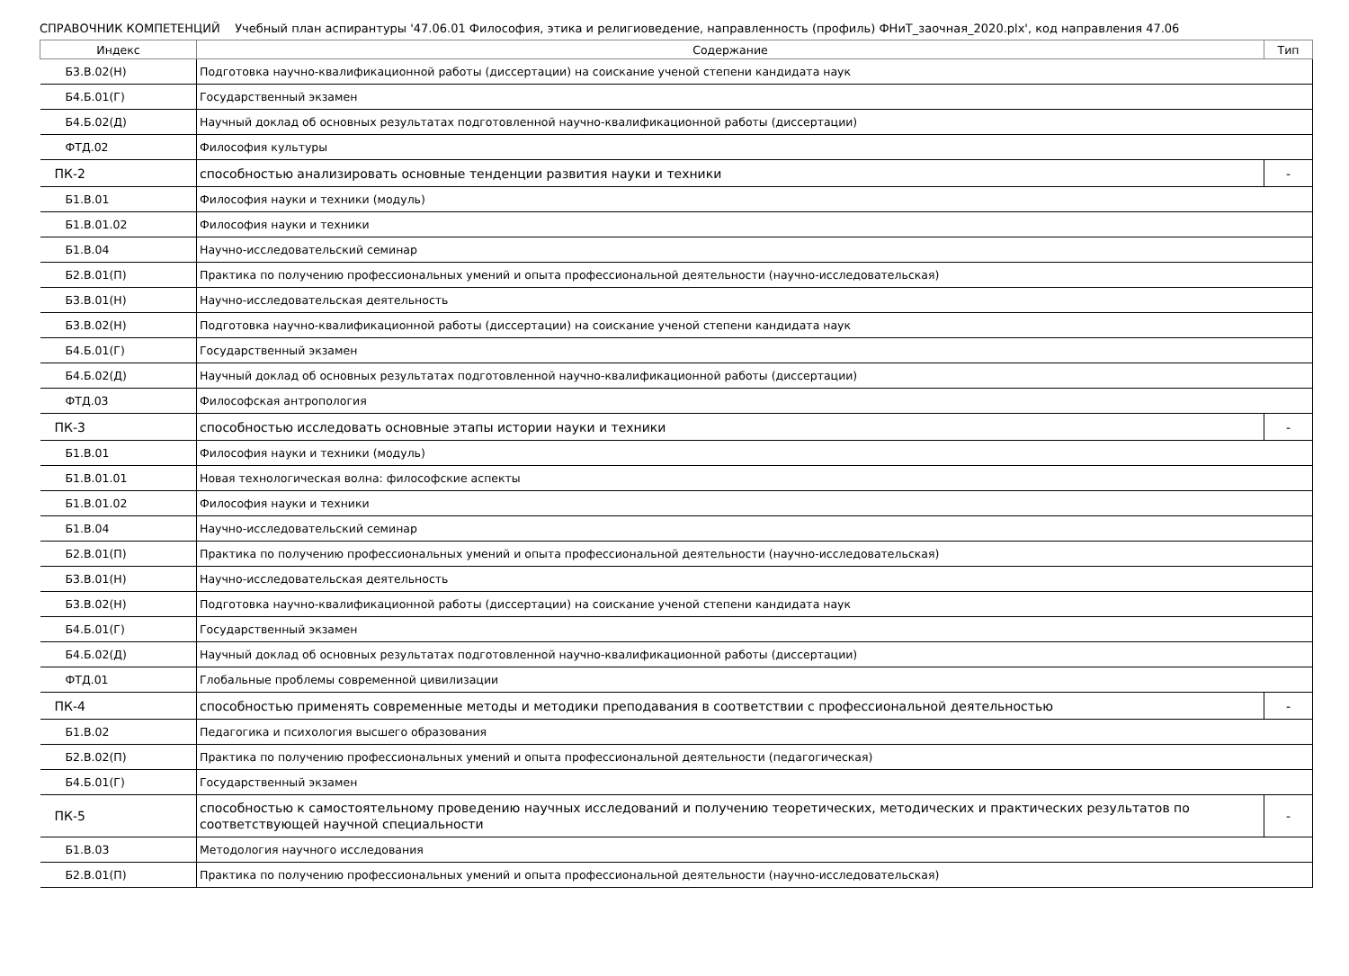СПРАВОЧНИК КОМПЕТЕНЦИЙ Учебный план аспирантуры '47.06.01 Философия, этика и религиоведение, направленность (профиль) ФНиТ_заочная_2020.plx', код направления 47.06
| Индекс | Содержание | Тип |
| --- | --- | --- |
| Б3.В.02(Н) | Подготовка научно-квалификационной работы (диссертации) на соискание ученой степени кандидата наук | |
| Б4.Б.01(Г) | Государственный экзамен | |
| Б4.Б.02(Д) | Научный доклад об основных результатах подготовленной научно-квалификационной работы (диссертации) | |
| ФТД.02 | Философия культуры | |
| ПК-2 | способностью анализировать основные тенденции развития науки и техники | - |
| Б1.В.01 | Философия науки и техники (модуль) | |
| Б1.В.01.02 | Философия науки и техники | |
| Б1.В.04 | Научно-исследовательский семинар | |
| Б2.В.01(П) | Практика по получению профессиональных умений и опыта профессиональной деятельности (научно-исследовательская) | |
| Б3.В.01(Н) | Научно-исследовательская деятельность | |
| Б3.В.02(Н) | Подготовка научно-квалификационной работы (диссертации) на соискание ученой степени кандидата наук | |
| Б4.Б.01(Г) | Государственный экзамен | |
| Б4.Б.02(Д) | Научный доклад об основных результатах подготовленной научно-квалификационной работы (диссертации) | |
| ФТД.03 | Философская антропология | |
| ПК-3 | способностью исследовать основные этапы истории науки и техники | - |
| Б1.В.01 | Философия науки и техники (модуль) | |
| Б1.В.01.01 | Новая технологическая волна: философские аспекты | |
| Б1.В.01.02 | Философия науки и техники | |
| Б1.В.04 | Научно-исследовательский семинар | |
| Б2.В.01(П) | Практика по получению профессиональных умений и опыта профессиональной деятельности (научно-исследовательская) | |
| Б3.В.01(Н) | Научно-исследовательская деятельность | |
| Б3.В.02(Н) | Подготовка научно-квалификационной работы (диссертации) на соискание ученой степени кандидата наук | |
| Б4.Б.01(Г) | Государственный экзамен | |
| Б4.Б.02(Д) | Научный доклад об основных результатах подготовленной научно-квалификационной работы (диссертации) | |
| ФТД.01 | Глобальные проблемы современной цивилизации | |
| ПК-4 | способностью применять современные методы и методики преподавания в соответствии с профессиональной деятельностью | - |
| Б1.В.02 | Педагогика и психология высшего образования | |
| Б2.В.02(П) | Практика по получению профессиональных умений и опыта профессиональной деятельности (педагогическая) | |
| Б4.Б.01(Г) | Государственный экзамен | |
| ПК-5 | способностью к самостоятельному проведению научных исследований и получению теоретических, методических и практических результатов по соответствующей научной специальности | - |
| Б1.В.03 | Методология научного исследования | |
| Б2.В.01(П) | Практика по получению профессиональных умений и опыта профессиональной деятельности (научно-исследовательская) | |